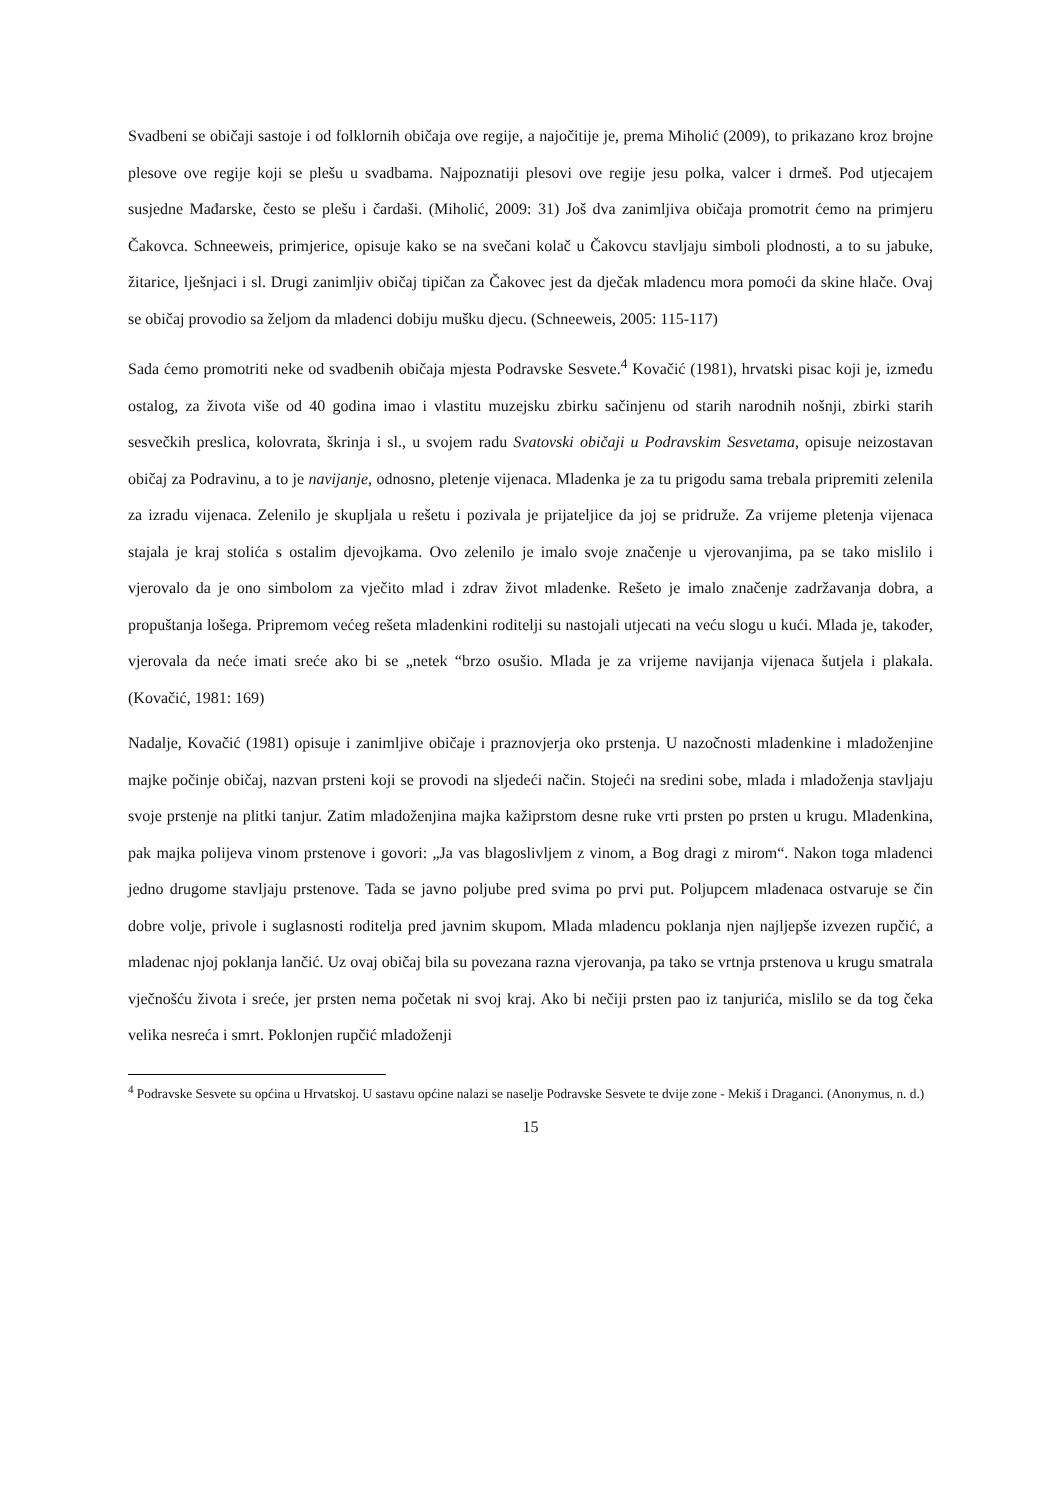Svadbeni se običaji sastoje i od folklornih običaja ove regije, a najočitije je, prema Miholić (2009), to prikazano kroz brojne plesove ove regije koji se plešu u svadbama. Najpoznatiji plesovi ove regije jesu polka, valcer i drmeš. Pod utjecajem susjedne Mađarske, često se plešu i čardaši. (Miholić, 2009: 31) Još dva zanimljiva običaja promotrit ćemo na primjeru Čakovca. Schneeweis, primjerice, opisuje kako se na svečani kolač u Čakovcu stavljaju simboli plodnosti, a to su jabuke, žitarice, lješnjaci i sl. Drugi zanimljiv običaj tipičan za Čakovec jest da dječak mladencu mora pomoći da skine hlače. Ovaj se običaj provodio sa željom da mladenci dobiju mušku djecu. (Schneeweis, 2005: 115-117)
Sada ćemo promotriti neke od svadbenih običaja mjesta Podravske Sesvete.<sup>4</sup> Kovačić (1981), hrvatski pisac koji je, između ostalog, za života više od 40 godina imao i vlastitu muzejsku zbirku sačinjenu od starih narodnih nošnji, zbirki starih sesvečkih preslica, kolovrata, škrinja i sl., u svojem radu Svatovski običaji u Podravskim Sesvetama, opisuje neizostavan običaj za Podravinu, a to je navijanje, odnosno, pletenje vijenaca. Mladenka je za tu prigodu sama trebala pripremiti zelenila za izradu vijenaca. Zelenilo je skupljala u rešetu i pozivala je prijateljice da joj se pridruže. Za vrijeme pletenja vijenaca stajala je kraj stolića s ostalim djevojkama. Ovo zelenilo je imalo svoje značenje u vjerovanjima, pa se tako mislilo i vjerovalo da je ono simbolom za vječito mlad i zdrav život mladenke. Rešeto je imalo značenje zadržavanja dobra, a propuštanja lošega. Pripremom većeg rešeta mladenkini roditelji su nastojali utjecati na veću slogu u kući. Mlada je, također, vjerovala da neće imati sreće ako bi se „netek “brzo osušio. Mlada je za vrijeme navijanja vijenaca šutjela i plakala. (Kovačić, 1981: 169)
Nadalje, Kovačić (1981) opisuje i zanimljive običaje i praznovjerja oko prstenja. U nazočnosti mladenkine i mladoženjine majke počinje običaj, nazvan prsteni koji se provodi na sljedeći način. Stojeći na sredini sobe, mlada i mladoženja stavljaju svoje prstenje na plitki tanjur. Zatim mladoženjina majka kažiprstom desne ruke vrti prsten po prsten u krugu. Mladenkina, pak majka polijeva vinom prstenove i govori: „Ja vas blagoslivljem z vinom, a Bog dragi z mirom“. Nakon toga mladenci jedno drugome stavljaju prstenove. Tada se javno poljube pred svima po prvi put. Poljupcem mladenaca ostvaruje se čin dobre volje, privole i suglasnosti roditelja pred javnim skupom. Mlada mladencu poklanja njen najljepše izvezen rupčić, a mladenac njoj poklanja lančić. Uz ovaj običaj bila su povezana razna vjerovanja, pa tako se vrtnja prstenova u krugu smatrala vječnošću života i sreće, jer prsten nema početak ni svoj kraj. Ako bi nečiji prsten pao iz tanjurića, mislilo se da tog čeka velika nesreća i smrt. Poklonjen rupčić mladoženji
<sup>4</sup> Podravske Sesvete su općina u Hrvatskoj. U sastavu općine nalazi se naselje Podravske Sesvete te dvije zone - Mekiš i Draganci. (Anonymus, n. d.)
15